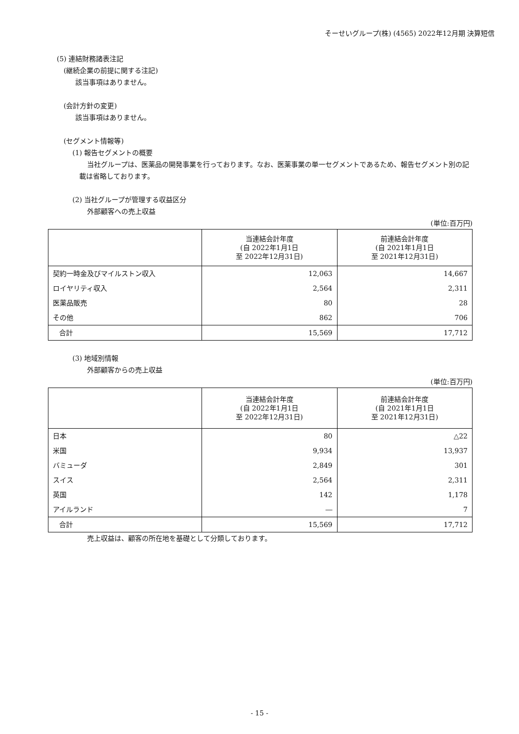そーせいグループ(株) (4565) 2022年12月期 決算短信
(5) 連結財務諸表注記
(継続企業の前提に関する注記)
該当事項はありません。
(会計方針の変更)
該当事項はありません。
(セグメント情報等)
(1) 報告セグメントの概要
当社グループは、医薬品の開発事業を行っております。なお、医薬事業の単一セグメントであるため、報告セグメント別の記載は省略しております。
(2) 当社グループが管理する収益区分
外部顧客への売上収益
(単位:百万円)
| | 当連結会計年度 (自 2022年1月1日 至 2022年12月31日) | 前連結会計年度 (自 2021年1月1日 至 2021年12月31日) |
| --- | --- | --- |
| 契約一時金及びマイルストン収入 | 12,063 | 14,667 |
| ロイヤリティ収入 | 2,564 | 2,311 |
| 医薬品販売 | 80 | 28 |
| その他 | 862 | 706 |
| 合計 | 15,569 | 17,712 |
(3) 地域別情報
外部顧客からの売上収益
(単位:百万円)
| | 当連結会計年度 (自 2022年1月1日 至 2022年12月31日) | 前連結会計年度 (自 2021年1月1日 至 2021年12月31日) |
| --- | --- | --- |
| 日本 | 80 | △22 |
| 米国 | 9,934 | 13,937 |
| バミューダ | 2,849 | 301 |
| スイス | 2,564 | 2,311 |
| 英国 | 142 | 1,178 |
| アイルランド | ― | 7 |
| 合計 | 15,569 | 17,712 |
売上収益は、顧客の所在地を基礎として分類しております。
- 15 -